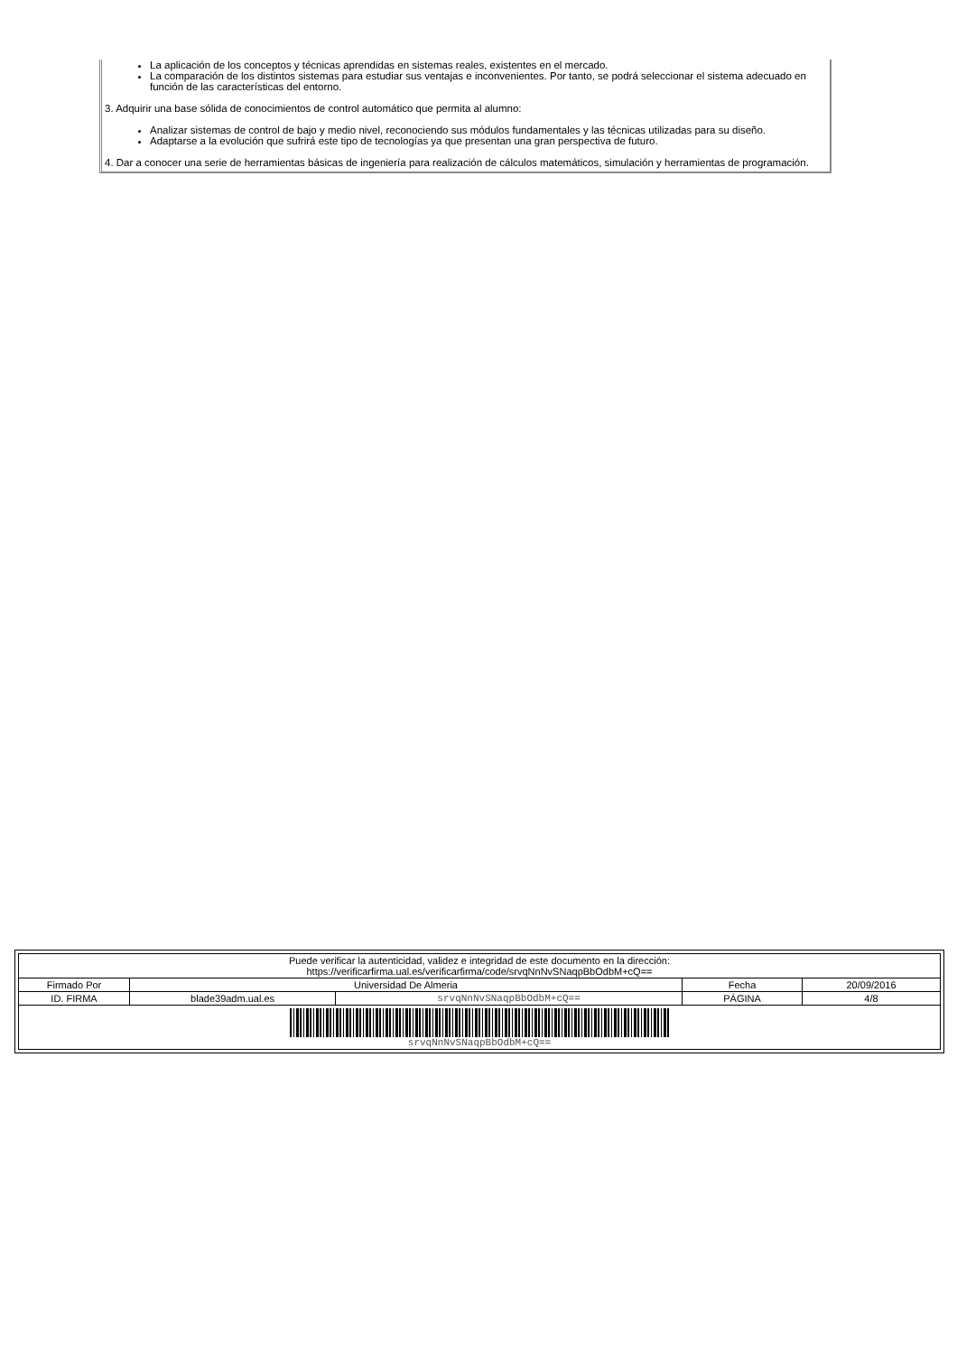La aplicación de los conceptos y técnicas aprendidas en sistemas reales, existentes en el mercado.
La comparación de los distintos sistemas para estudiar sus ventajas e inconvenientes. Por tanto, se podrá seleccionar el sistema adecuado en función de las características del entorno.
3. Adquirir una base sólida de conocimientos de control automático que permita al alumno:
Analizar sistemas de control de bajo y medio nivel, reconociendo sus módulos fundamentales y las técnicas utilizadas para su diseño.
Adaptarse a la evolución que sufrirá este tipo de tecnologías ya que presentan una gran perspectiva de futuro.
4. Dar a conocer una serie de herramientas básicas de ingeniería para realización de cálculos matemáticos, simulación y herramientas de programación.
| Puede verificar la autenticidad, validez e integridad de este documento en la dirección: https://verificarfirma.ual.es/verificarfirma/code/srvqNnNvSNaqpBbOdbM+cQ== | | | | |
| Firmado Por | Universidad De Almeria | | Fecha | 20/09/2016 |
| ID. FIRMA | blade39adm.ual.es | srvqNnNvSNaqpBbOdbM+cQ== | PÁGINA | 4/8 |
| srvqNnNvSNaqpBbOdbM+cQ== | | | | |